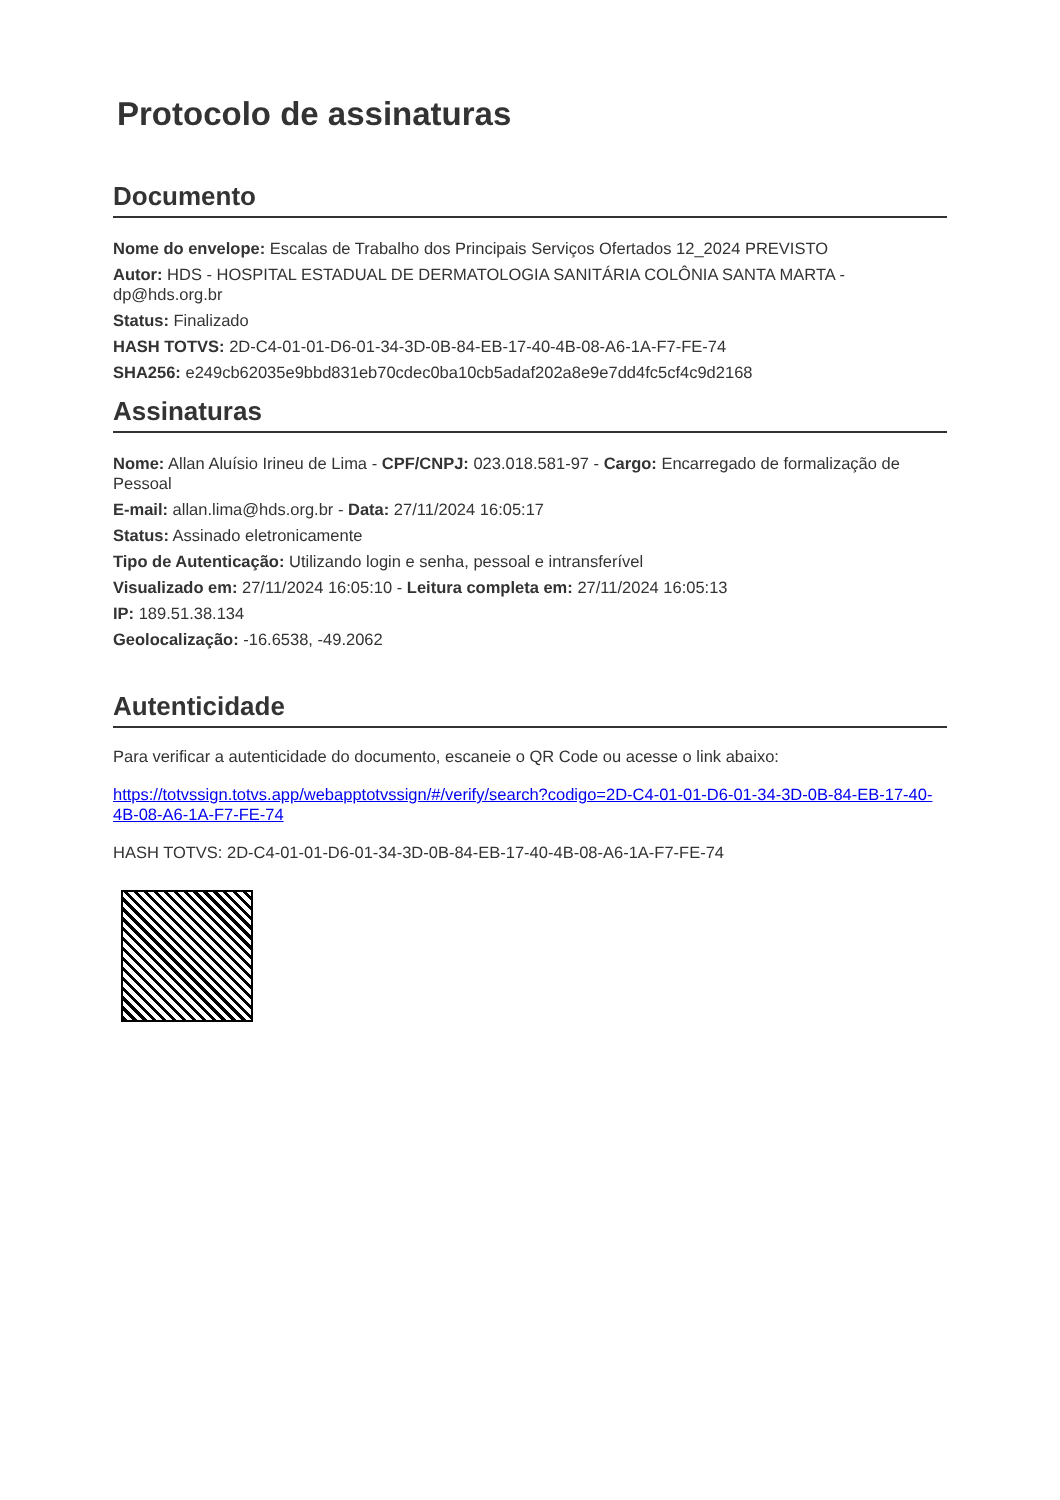Protocolo de assinaturas
Documento
Nome do envelope: Escalas de Trabalho dos Principais Serviços Ofertados 12_2024 PREVISTO
Autor: HDS - HOSPITAL ESTADUAL DE DERMATOLOGIA SANITÁRIA COLÔNIA SANTA MARTA - dp@hds.org.br
Status: Finalizado
HASH TOTVS: 2D-C4-01-01-D6-01-34-3D-0B-84-EB-17-40-4B-08-A6-1A-F7-FE-74
SHA256: e249cb62035e9bbd831eb70cdec0ba10cb5adaf202a8e9e7dd4fc5cf4c9d2168
Assinaturas
Nome: Allan Aluísio Irineu de Lima - CPF/CNPJ: 023.018.581-97 - Cargo: Encarregado de formalização de Pessoal
E-mail: allan.lima@hds.org.br - Data: 27/11/2024 16:05:17
Status: Assinado eletronicamente
Tipo de Autenticação: Utilizando login e senha, pessoal e intransferível
Visualizado em: 27/11/2024 16:05:10 - Leitura completa em: 27/11/2024 16:05:13
IP: 189.51.38.134
Geolocalização: -16.6538, -49.2062
Autenticidade
Para verificar a autenticidade do documento, escaneie o QR Code ou acesse o link abaixo:
https://totvssign.totvs.app/webapptotvssign/#/verify/search?codigo=2D-C4-01-01-D6-01-34-3D-0B-84-EB-17-40-4B-08-A6-1A-F7-FE-74
HASH TOTVS: 2D-C4-01-01-D6-01-34-3D-0B-84-EB-17-40-4B-08-A6-1A-F7-FE-74